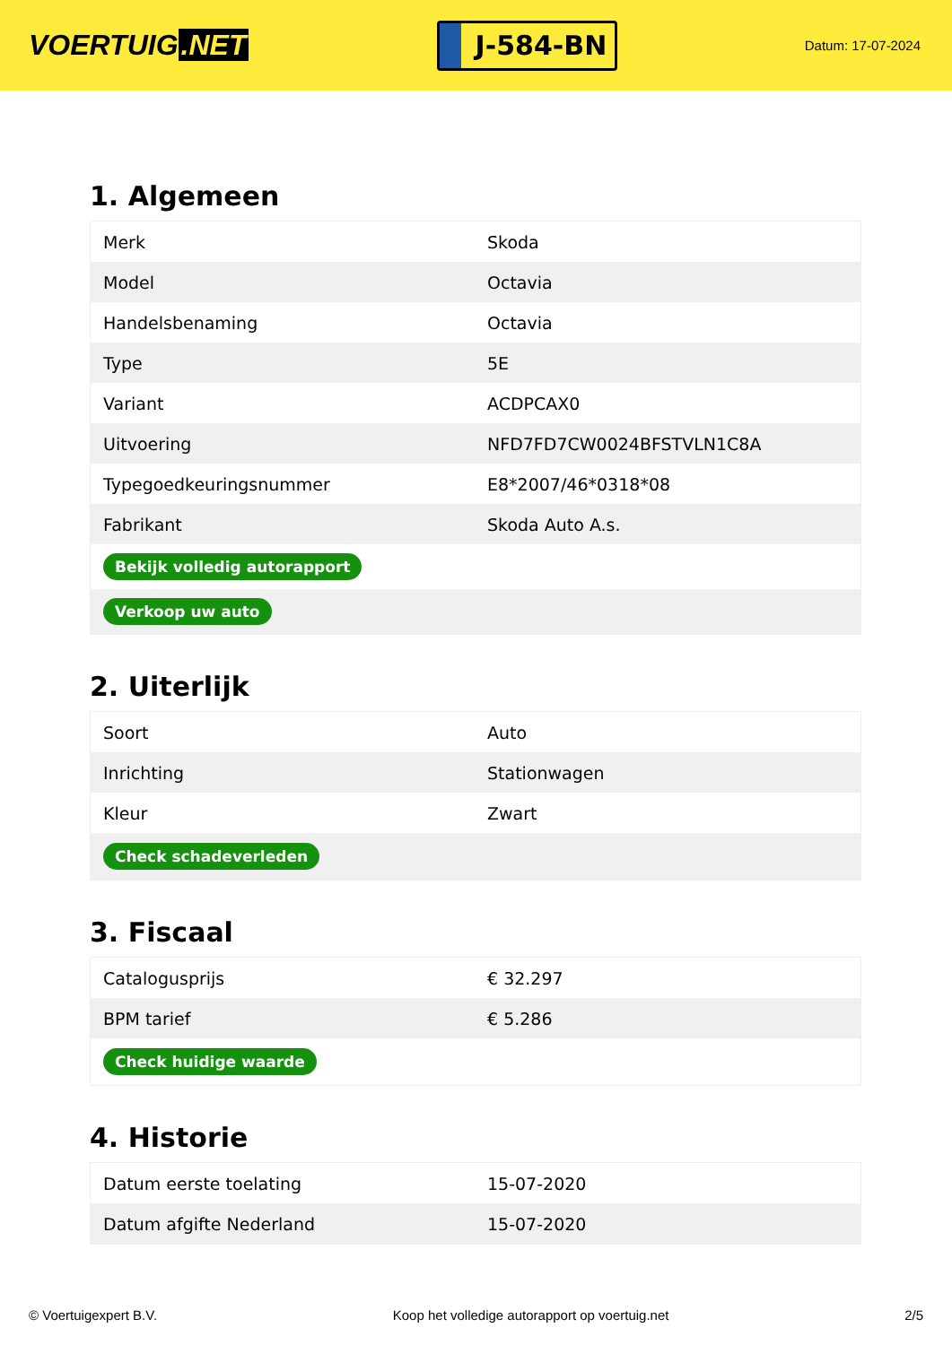VOERTUIG.NET
J-584-BN
Datum: 17-07-2024
1. Algemeen
| Merk | Skoda |
| Model | Octavia |
| Handelsbenaming | Octavia |
| Type | 5E |
| Variant | ACDPCAX0 |
| Uitvoering | NFD7FD7CW0024BFSTVLN1C8A |
| Typegoedkeuringsnummer | E8*2007/46*0318*08 |
| Fabrikant | Skoda Auto A.s. |
| Bekijk volledig autorapport | |
| Verkoop uw auto | |
2. Uiterlijk
| Soort | Auto |
| Inrichting | Stationwagen |
| Kleur | Zwart |
| Check schadeverleden | |
3. Fiscaal
| Catalogusprijs | € 32.297 |
| BPM tarief | € 5.286 |
| Check huidige waarde | |
4. Historie
| Datum eerste toelating | 15-07-2020 |
| Datum afgifte Nederland | 15-07-2020 |
© Voertuigexpert B.V. Koop het volledige autorapport op voertuig.net 2/5